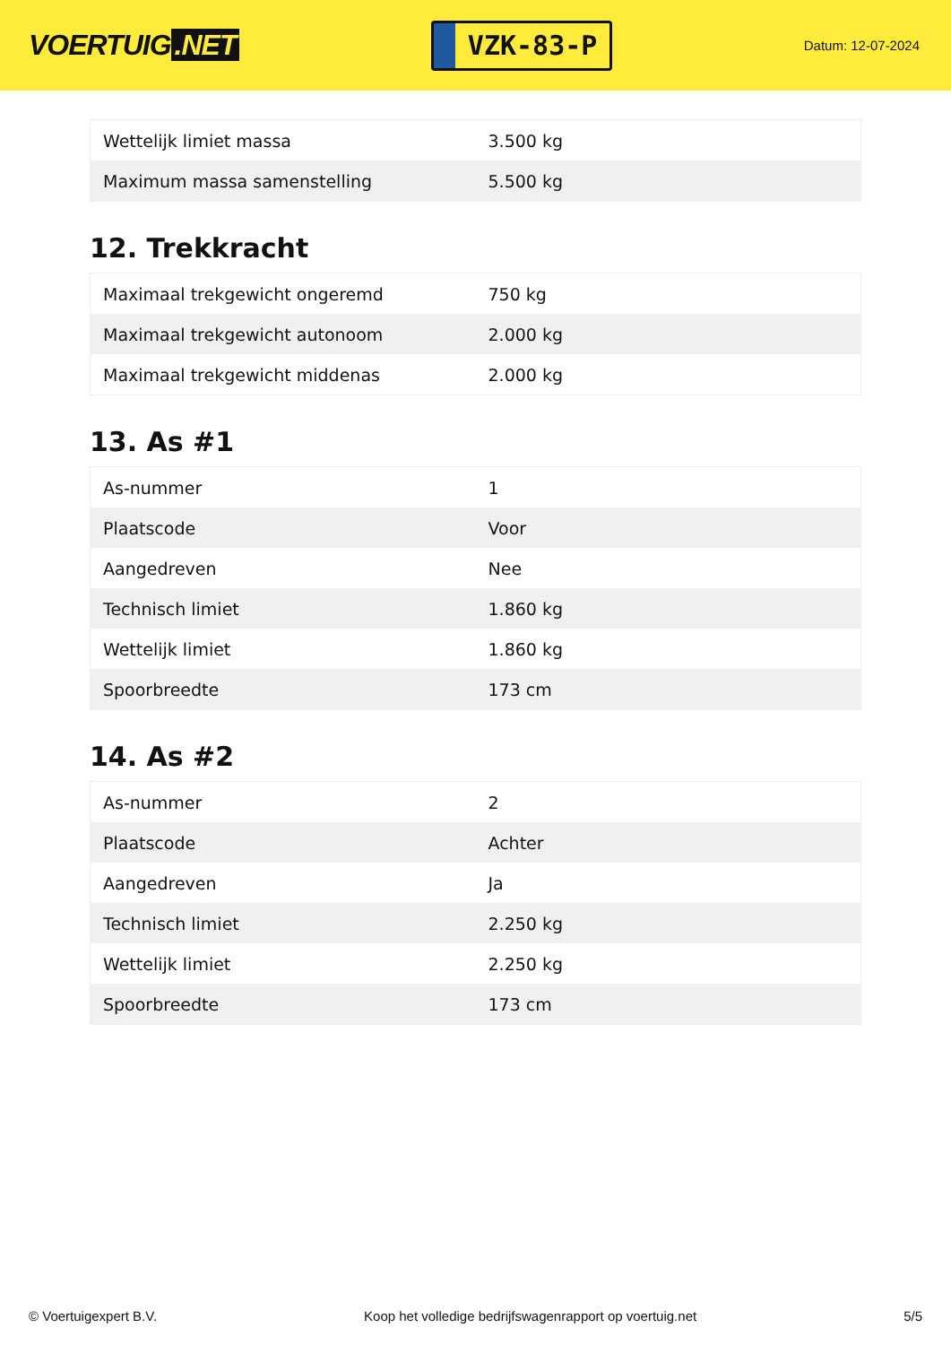VOERTUIG.NET
VZK-83-P
Datum: 12-07-2024
| Wettelijk limiet massa | 3.500 kg |
| Maximum massa samenstelling | 5.500 kg |
12. Trekkracht
| Maximaal trekgewicht ongeremd | 750 kg |
| Maximaal trekgewicht autonoom | 2.000 kg |
| Maximaal trekgewicht middenas | 2.000 kg |
13. As #1
| As-nummer | 1 |
| Plaatscode | Voor |
| Aangedreven | Nee |
| Technisch limiet | 1.860 kg |
| Wettelijk limiet | 1.860 kg |
| Spoorbreedte | 173 cm |
14. As #2
| As-nummer | 2 |
| Plaatscode | Achter |
| Aangedreven | Ja |
| Technisch limiet | 2.250 kg |
| Wettelijk limiet | 2.250 kg |
| Spoorbreedte | 173 cm |
© Voertuigexpert B.V. Koop het volledige bedrijfswagenrapport op voertuig.net 5/5